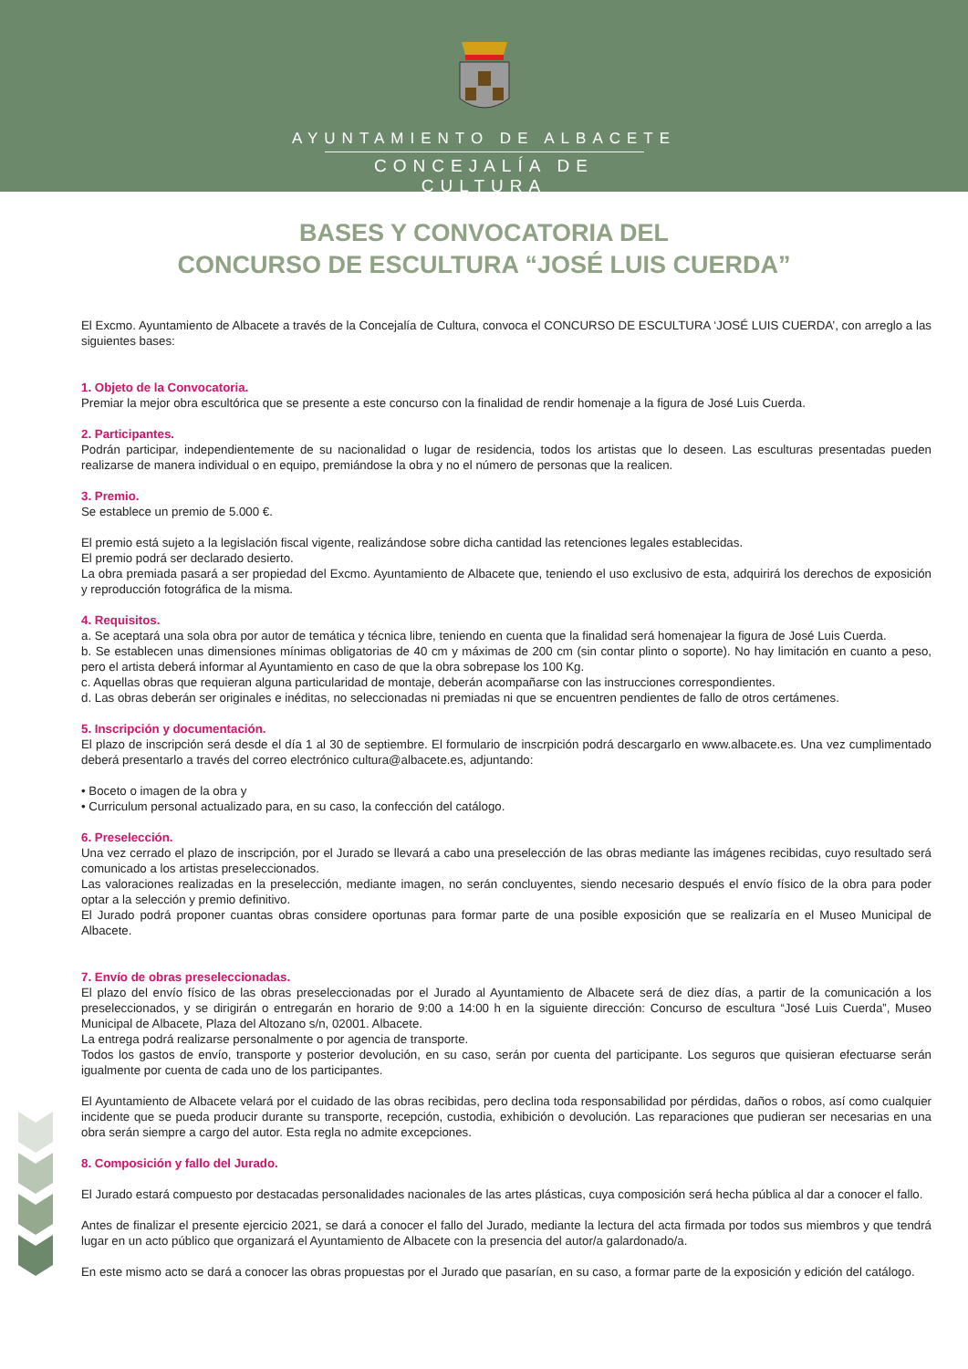AYUNTAMIENTO DE ALBACETE
CONCEJALÍA DE CULTURA
BASES Y CONVOCATORIA DEL
CONCURSO DE ESCULTURA “JOSÉ LUIS CUERDA”
El Excmo. Ayuntamiento de Albacete a través de la Concejalía de Cultura, convoca el CONCURSO DE ESCULTURA ‘JOSÉ LUIS CUERDA’, con arreglo a las siguientes bases:
1. Objeto de la Convocatoria.
Premiar la mejor obra escultórica que se presente a este concurso con la finalidad de rendir homenaje a la figura de José Luis Cuerda.
2. Participantes.
Podrán participar, independientemente de su nacionalidad o lugar de residencia, todos los artistas que lo deseen. Las esculturas presentadas pueden realizarse de manera individual o en equipo, premiándose la obra y no el número de personas que la realicen.
3. Premio.
Se establece un premio de 5.000 €.
El premio está sujeto a la legislación fiscal vigente, realizándose sobre dicha cantidad las retenciones legales establecidas.
El premio podrá ser declarado desierto.
La obra premiada pasará a ser propiedad del Excmo. Ayuntamiento de Albacete que, teniendo el uso exclusivo de esta, adquirirá los derechos de exposición y reproducción fotográfica de la misma.
4. Requisitos.
a. Se aceptará una sola obra por autor de temática y técnica libre, teniendo en cuenta que la finalidad será homenajear la figura de José Luis Cuerda.
b. Se establecen unas dimensiones mínimas obligatorias de 40 cm y máximas de 200 cm (sin contar plinto o soporte). No hay limitación en cuanto a peso, pero el artista deberá informar al Ayuntamiento en caso de que la obra sobrepase los 100 Kg.
c. Aquellas obras que requieran alguna particularidad de montaje, deberán acompañarse con las instrucciones correspondientes.
d. Las obras deberán ser originales e inéditas, no seleccionadas ni premiadas ni que se encuentren pendientes de fallo de otros certámenes.
5. Inscripción y documentación.
El plazo de inscripción será desde el día 1 al 30 de septiembre. El formulario de inscrpición podrá descargarlo en www.albacete.es. Una vez cumplimentado deberá presentarlo a través del correo electrónico cultura@albacete.es, adjuntando:
• Boceto o imagen de la obra y
• Curriculum personal actualizado para, en su caso, la confección del catálogo.
6. Preselección.
Una vez cerrado el plazo de inscripción, por el Jurado se llevará a cabo una preselección de las obras mediante las imágenes recibidas, cuyo resultado será comunicado a los artistas preseleccionados.
Las valoraciones realizadas en la preselección, mediante imagen, no serán concluyentes, siendo necesario después el envío físico de la obra para poder optar a la selección y premio definitivo.
El Jurado podrá proponer cuantas obras considere oportunas para formar parte de una posible exposición que se realizaría en el Museo Municipal de Albacete.
7. Envío de obras preseleccionadas.
El plazo del envío físico de las obras preseleccionadas por el Jurado al Ayuntamiento de Albacete será de diez días, a partir de la comunicación a los preseleccionados, y se dirigirán o entregarán en horario de 9:00 a 14:00 h en la siguiente dirección: Concurso de escultura “José Luis Cuerda”, Museo Municipal de Albacete, Plaza del Altozano s/n, 02001. Albacete.
La entrega podrá realizarse personalmente o por agencia de transporte.
Todos los gastos de envío, transporte y posterior devolución, en su caso, serán por cuenta del participante. Los seguros que quisieran efectuarse serán igualmente por cuenta de cada uno de los participantes.
El Ayuntamiento de Albacete velará por el cuidado de las obras recibidas, pero declina toda responsabilidad por pérdidas, daños o robos, así como cualquier incidente que se pueda producir durante su transporte, recepción, custodia, exhibición o devolución. Las reparaciones que pudieran ser necesarias en una obra serán siempre a cargo del autor. Esta regla no admite excepciones.
8. Composición y fallo del Jurado.
El Jurado estará compuesto por destacadas personalidades nacionales de las artes plásticas, cuya composición será hecha pública al dar a conocer el fallo.
Antes de finalizar el presente ejercicio 2021, se dará a conocer el fallo del Jurado, mediante la lectura del acta firmada por todos sus miembros y que tendrá lugar en un acto público que organizará el Ayuntamiento de Albacete con la presencia del autor/a galardonado/a.
En este mismo acto se dará a conocer las obras propuestas por el Jurado que pasarían, en su caso, a formar parte de la exposición y edición del catálogo.